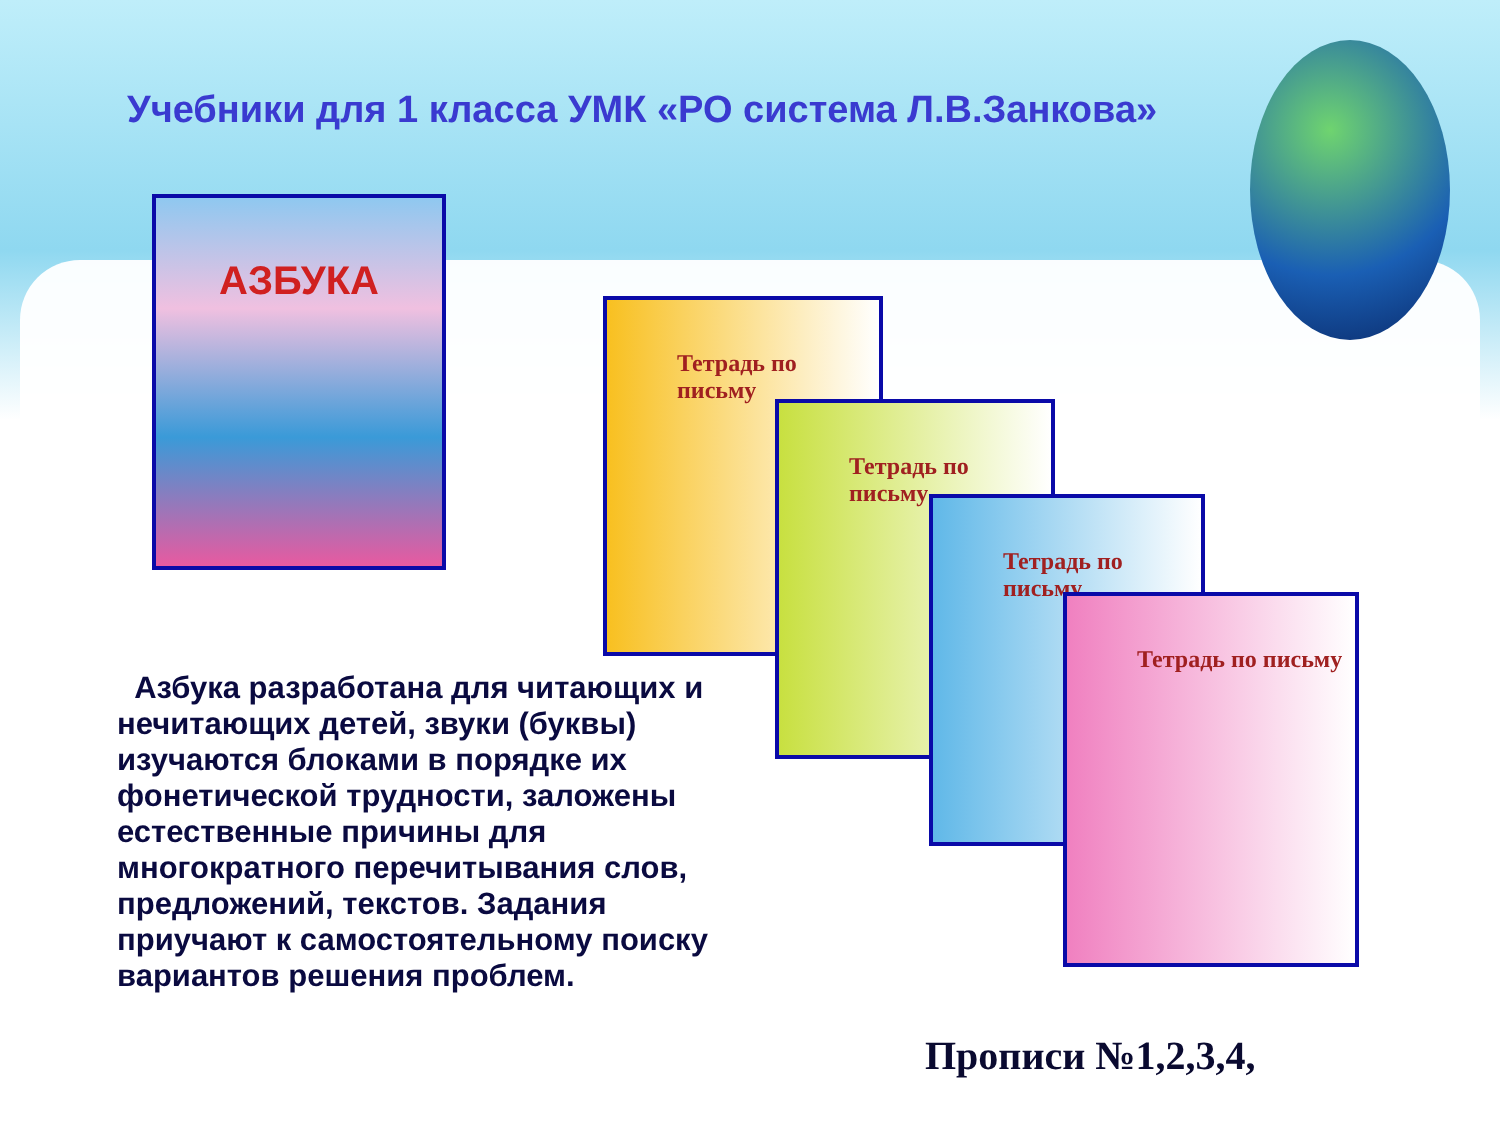Учебники для 1 класса УМК «РО система Л.В.Занкова»
АЗБУКА
Тетрадь по письму
Тетрадь по письму
Тетрадь по письму
Тетрадь по письму
Азбука разработана для читающих и нечитающих детей, звуки (буквы) изучаются блоками в порядке их фонетической трудности, заложены естественные причины для многократного перечитывания слов, предложений, текстов. Задания приучают к самостоятельному поиску вариантов решения проблем.
Прописи №1,2,3,4,